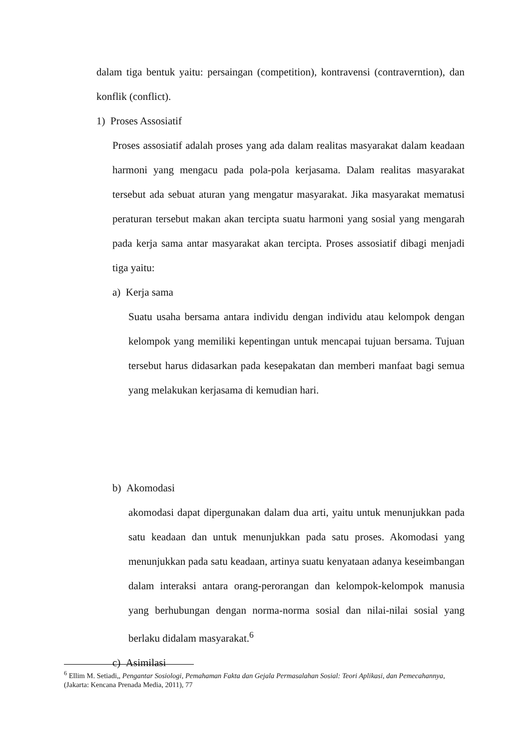dalam tiga bentuk yaitu: persaingan (competition), kontravensi (contraverntion), dan konflik (conflict).
1) Proses Assosiatif
Proses assosiatif adalah proses yang ada dalam realitas masyarakat dalam keadaan harmoni yang mengacu pada pola-pola kerjasama. Dalam realitas masyarakat tersebut ada sebuat aturan yang mengatur masyarakat. Jika masyarakat mematusi peraturan tersebut makan akan tercipta suatu harmoni yang sosial yang mengarah pada kerja sama antar masyarakat akan tercipta. Proses assosiatif dibagi menjadi tiga yaitu:
a) Kerja sama
Suatu usaha bersama antara individu dengan individu atau kelompok dengan kelompok yang memiliki kepentingan untuk mencapai tujuan bersama. Tujuan tersebut harus didasarkan pada kesepakatan dan memberi manfaat bagi semua yang melakukan kerjasama di kemudian hari.
b) Akomodasi
akomodasi dapat dipergunakan dalam dua arti, yaitu untuk menunjukkan pada satu keadaan dan untuk menunjukkan pada satu proses. Akomodasi yang menunjukkan pada satu keadaan, artinya suatu kenyataan adanya keseimbangan dalam interaksi antara orang-perorangan dan kelompok-kelompok manusia yang berhubungan dengan norma-norma sosial dan nilai-nilai sosial yang berlaku didalam masyarakat.<sup>6</sup>
c) Asimilasi
<sup>6</sup> Ellim M. Setiadi,, Pengantar Sosiologi, Pemahaman Fakta dan Gejala Permasalahan Sosial: Teori Aplikasi, dan Pemecahannya, (Jakarta: Kencana Prenada Media, 2011), 77